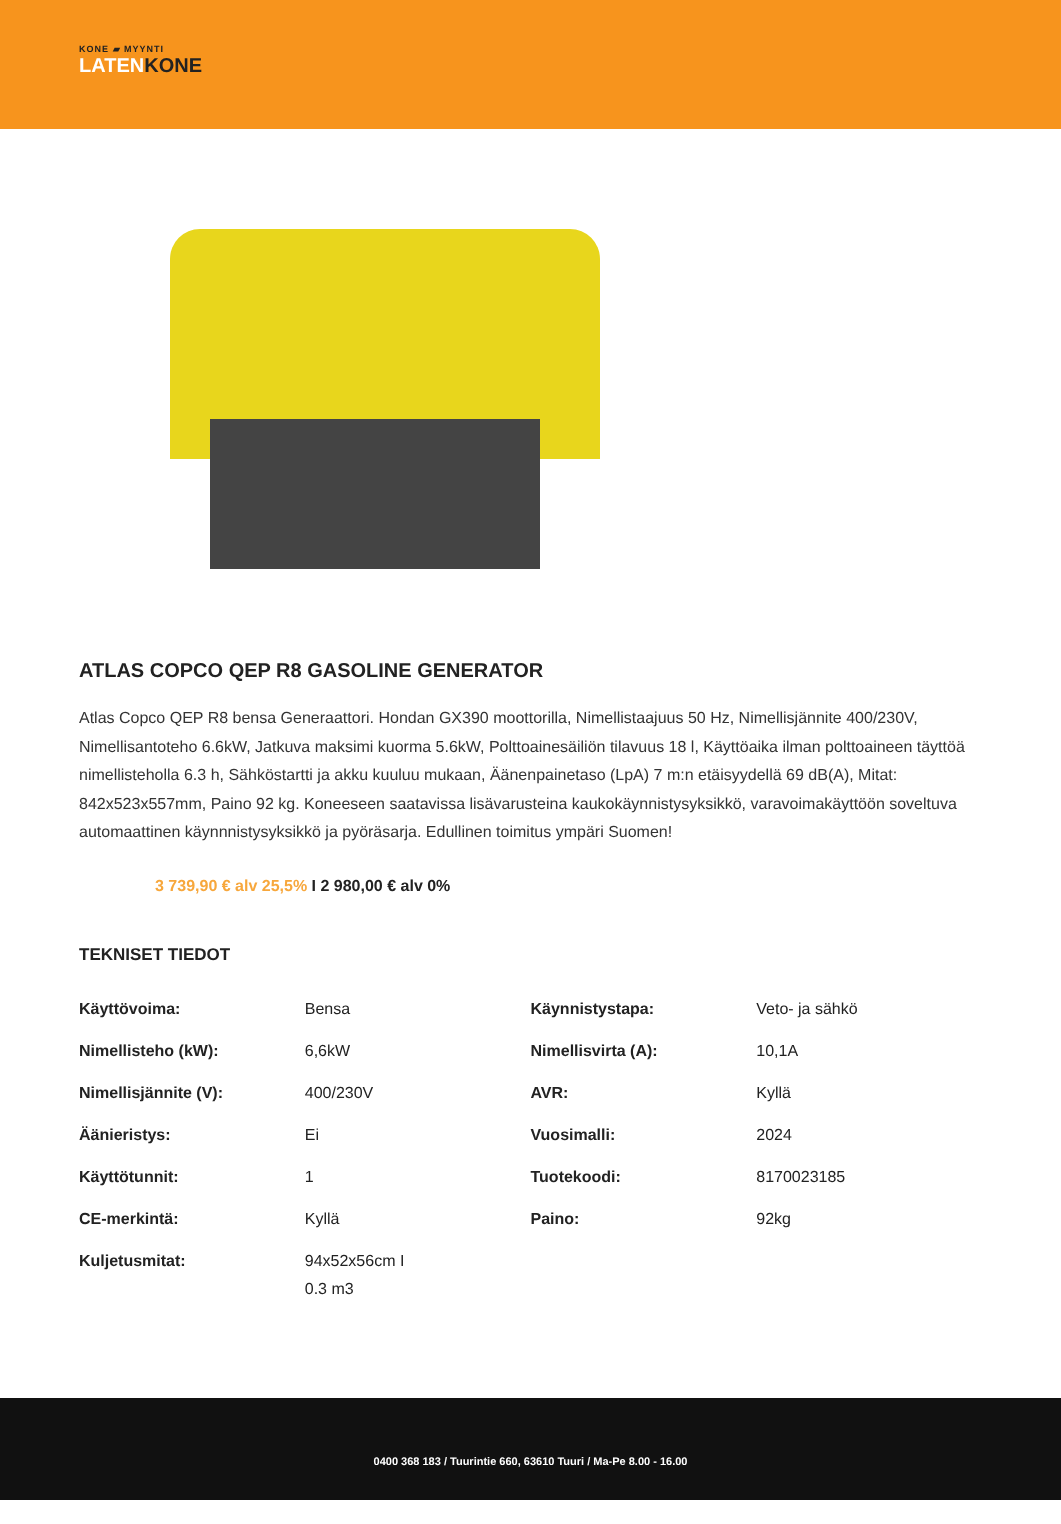KONE ▰ MYYNTI
LATENKONE
ATLAS COPCO QEP R8 GASOLINE GENERATOR
Atlas Copco QEP R8 bensa Generaattori. Hondan GX390 moottorilla, Nimellistaajuus 50 Hz, Nimellisjännite 400/230V, Nimellisantoteho 6.6kW, Jatkuva maksimi kuorma 5.6kW, Polttoainesäiliön tilavuus 18 l, Käyttöaika ilman polttoaineen täyttöä nimellisteholla 6.3 h, Sähköstartti ja akku kuuluu mukaan, Äänenpainetaso (LpA) 7 m:n etäisyydellä 69 dB(A), Mitat: 842x523x557mm, Paino 92 kg. Koneeseen saatavissa lisävarusteina kaukokäynnistysyksikkö, varavoimakäyttöön soveltuva automaattinen käynnnistysyksikkö ja pyöräsarja. Edullinen toimitus ympäri Suomen!
3 739,90 € alv 25,5% I 2 980,00 € alv 0%
TEKNISET TIEDOT
| Käyttövoima: | Bensa | Käynnistystapa: | Veto- ja sähkö |
| Nimellisteho (kW): | 6,6kW | Nimellisvirta (A): | 10,1A |
| Nimellisjännite (V): | 400/230V | AVR: | Kyllä |
| Äänieristys: | Ei | Vuosimalli: | 2024 |
| Käyttötunnit: | 1 | Tuotekoodi: | 8170023185 |
| CE-merkintä: | Kyllä | Paino: | 92kg |
| Kuljetusmitat: | 94x52x56cm I 0.3 m3 | | |
0400 368 183 / Tuurintie 660, 63610 Tuuri / Ma-Pe 8.00 - 16.00